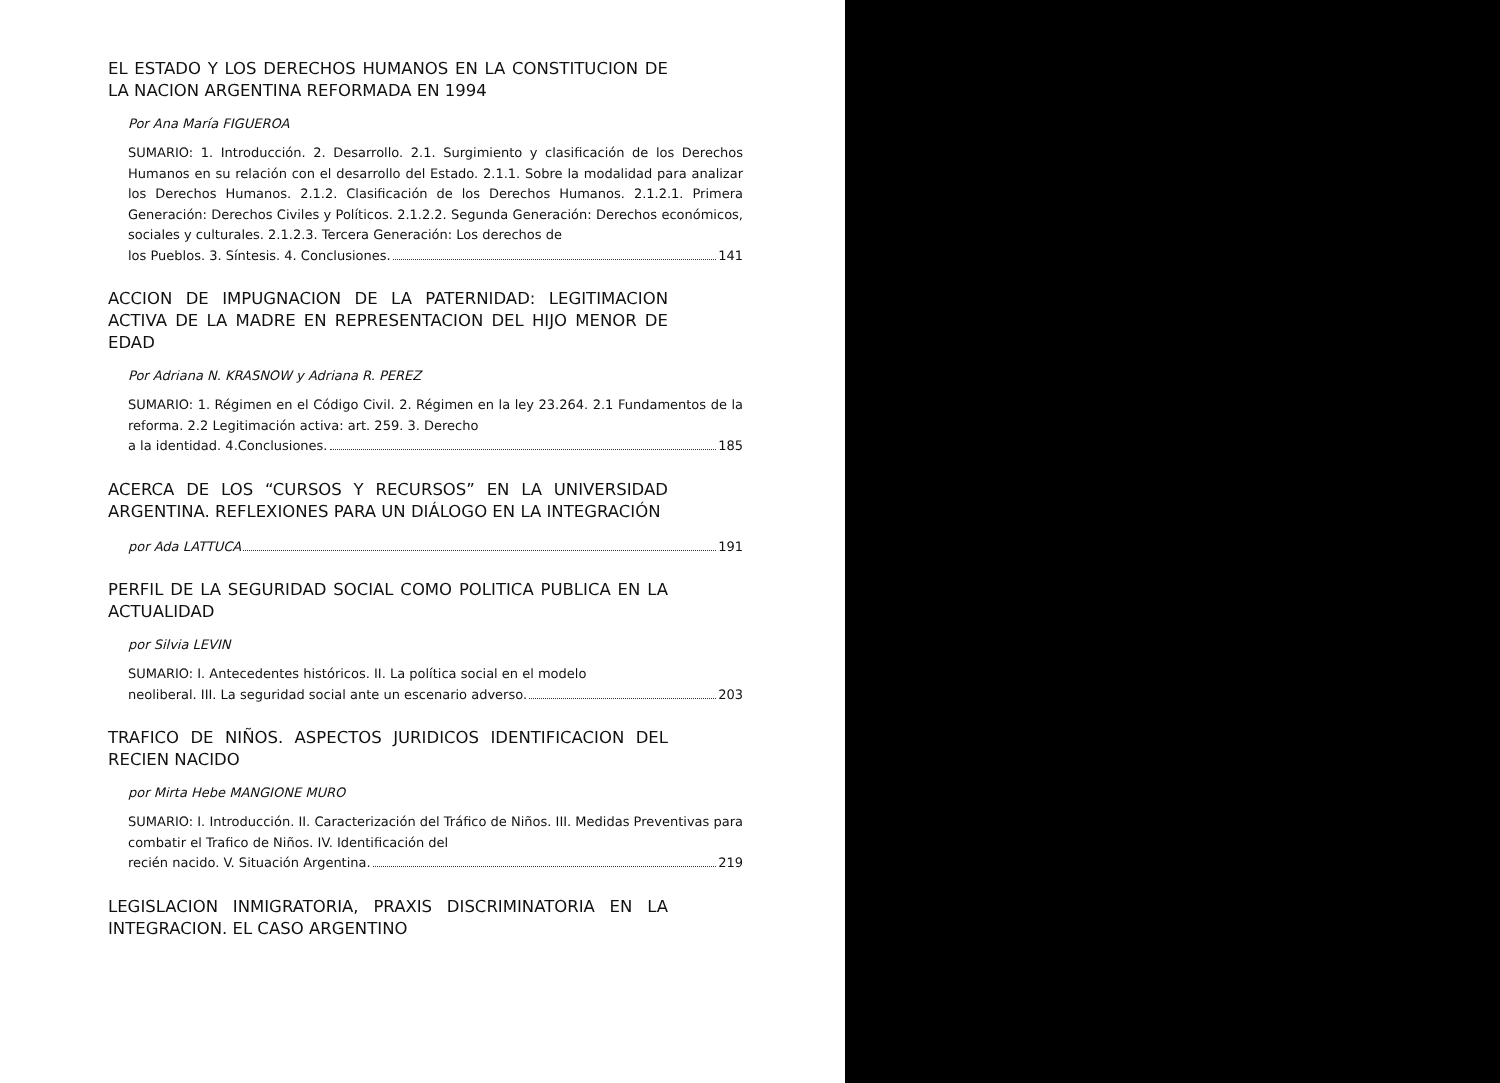EL ESTADO Y LOS DERECHOS HUMANOS EN LA CONSTITUCION DE LA NACION ARGENTINA REFORMADA EN 1994
Por Ana María FIGUEROA
SUMARIO: 1. Introducción. 2. Desarrollo. 2.1. Surgimiento y clasificación de los Derechos Humanos en su relación con el desarrollo del Estado. 2.1.1. Sobre la modalidad para analizar los Derechos Humanos. 2.1.2. Clasificación de los Derechos Humanos. 2.1.2.1. Primera Generación: Derechos Civiles y Políticos. 2.1.2.2. Segunda Generación: Derechos económicos, sociales y culturales. 2.1.2.3. Tercera Generación: Los derechos de
los Pueblos. 3. Síntesis. 4. Conclusiones. 141
ACCION DE IMPUGNACION DE LA PATERNIDAD: LEGITIMACION ACTIVA DE LA MADRE EN REPRESENTACION DEL HIJO MENOR DE EDAD
Por Adriana N. KRASNOW y Adriana R. PEREZ
SUMARIO: 1. Régimen en el Código Civil. 2. Régimen en la ley 23.264. 2.1 Fundamentos de la reforma. 2.2 Legitimación activa: art. 259. 3. Derecho
a la identidad. 4.Conclusiones. 185
ACERCA DE LOS “CURSOS Y RECURSOS” EN LA UNIVERSIDAD ARGENTINA. REFLEXIONES PARA UN DIÁLOGO EN LA INTEGRACIÓN
por Ada LATTUCA 191
PERFIL DE LA SEGURIDAD SOCIAL COMO POLITICA PUBLICA EN LA ACTUALIDAD
por Silvia LEVIN
SUMARIO: I. Antecedentes históricos. II. La política social en el modelo
neoliberal. III. La seguridad social ante un escenario adverso. 203
TRAFICO DE NIÑOS. ASPECTOS JURIDICOS IDENTIFICACION DEL RECIEN NACIDO
por Mirta Hebe MANGIONE MURO
SUMARIO: I. Introducción. II. Caracterización del Tráfico de Niños. III. Medidas Preventivas para combatir el Trafico de Niños. IV. Identificación del
recién nacido. V. Situación Argentina. 219
LEGISLACION INMIGRATORIA, PRAXIS DISCRIMINATORIA EN LA INTEGRACION. EL CASO ARGENTINO